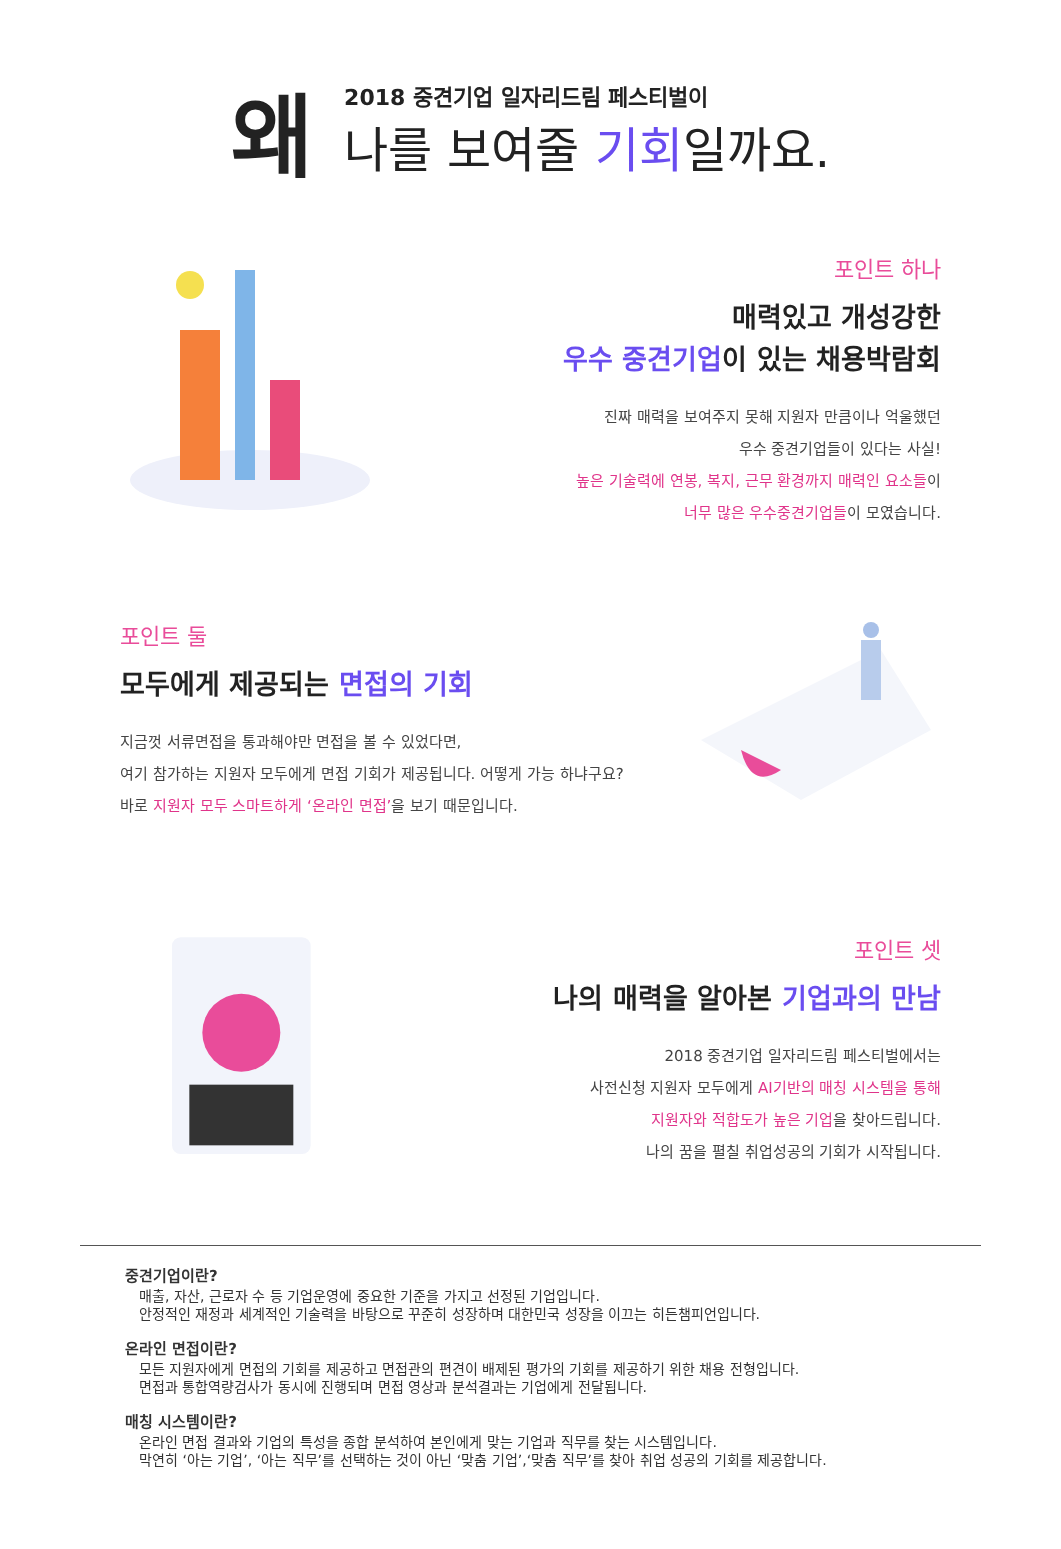왜
2018 중견기업 일자리드림 페스티벌이
나를 보여줄 기회일까요.
포인트 하나
매력있고 개성강한
우수 중견기업이 있는 채용박람회
진짜 매력을 보여주지 못해 지원자 만큼이나 억울했던
우수 중견기업들이 있다는 사실!
높은 기술력에 연봉, 복지, 근무 환경까지 매력인 요소들이
너무 많은 우수중견기업들이 모였습니다.
포인트 둘
모두에게 제공되는 면접의 기회
지금껏 서류면접을 통과해야만 면접을 볼 수 있었다면,
여기 참가하는 지원자 모두에게 면접 기회가 제공됩니다. 어떻게 가능 하냐구요?
바로 지원자 모두 스마트하게 ‘온라인 면접’을 보기 때문입니다.
포인트 셋
나의 매력을 알아본 기업과의 만남
2018 중견기업 일자리드림 페스티벌에서는
사전신청 지원자 모두에게 AI기반의 매칭 시스템을 통해
지원자와 적합도가 높은 기업을 찾아드립니다.
나의 꿈을 펼칠 취업성공의 기회가 시작됩니다.
중견기업이란?
매출, 자산, 근로자 수 등 기업운영에 중요한 기준을 가지고 선정된 기업입니다.
안정적인 재정과 세계적인 기술력을 바탕으로 꾸준히 성장하며 대한민국 성장을 이끄는 히든챔피언입니다.
온라인 면접이란?
모든 지원자에게 면접의 기회를 제공하고 면접관의 편견이 배제된 평가의 기회를 제공하기 위한 채용 전형입니다.
면접과 통합역량검사가 동시에 진행되며 면접 영상과 분석결과는 기업에게 전달됩니다.
매칭 시스템이란?
온라인 면접 결과와 기업의 특성을 종합 분석하여 본인에게 맞는 기업과 직무를 찾는 시스템입니다.
막연히 ‘아는 기업’, ‘아는 직무’를 선택하는 것이 아닌 ‘맞춤 기업’,‘맞춤 직무’를 찾아 취업 성공의 기회를 제공합니다.